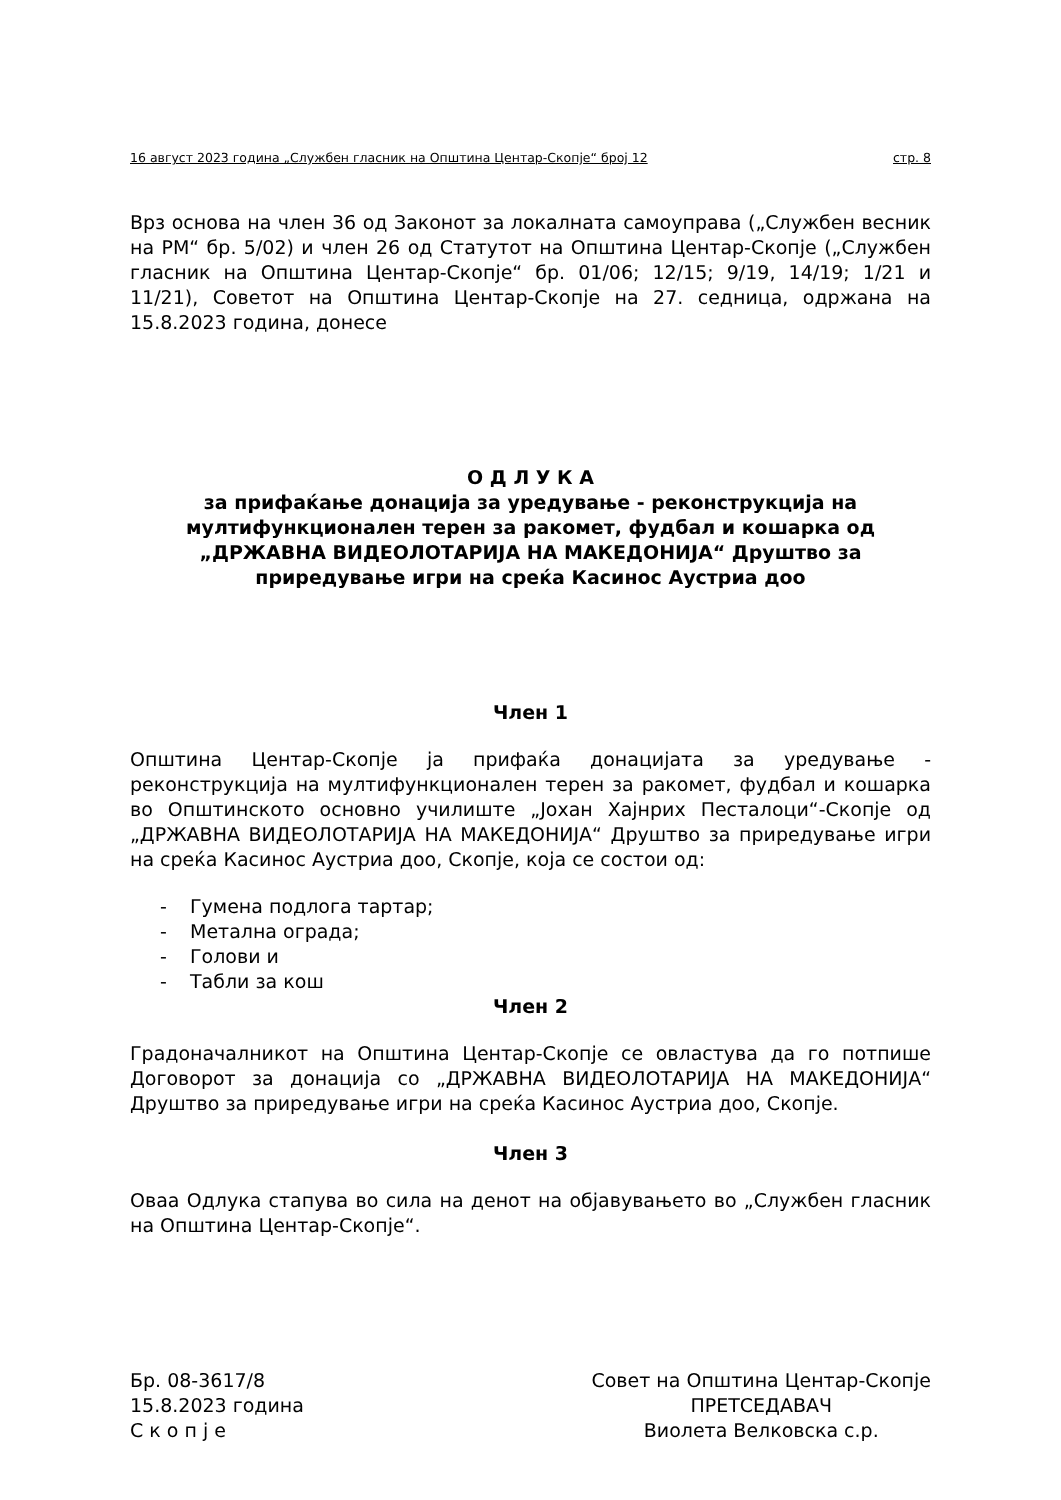16 август 2023 година „Службен гласник на Општина Центар-Скопје“ број 12 стр. 8
Врз основа на член 36 од Законот за локалната самоуправа („Службен весник на РМ“ бр. 5/02) и член 26 од Статутот на Општина Центар-Скопје („Службен гласник на Општина Центар-Скопје“ бр. 01/06; 12/15; 9/19, 14/19; 1/21 и 11/21), Советот на Општина Центар-Скопје на 27. седница, одржана на 15.8.2023 година, донесе
О Д Л У К А
за прифаќање донација за уредување - реконструкција на мултифункционален терен за ракомет, фудбал и кошарка од „ДРЖАВНА ВИДЕОЛОТАРИЈА НА МАКЕДОНИЈА“ Друштво за приредување игри на среќа Касинос Аустриа доо
Член 1
Општина Центар-Скопје ја прифаќа донацијата за уредување - реконструкција на мултифункционален терен за ракомет, фудбал и кошарка во Општинското основно училиште „Јохан Хајнрих Песталоци“-Скопје од „ДРЖАВНА ВИДЕОЛОТАРИЈА НА МАКЕДОНИЈА“ Друштво за приредување игри на среќа Касинос Аустриа доо, Скопје, која се состои од:
- Гумена подлога тартар;
- Метална ограда;
- Голови и
- Табли за кош
Член 2
Градоначалникот на Општина Центар-Скопје се овластува да го потпише Договорот за донација со „ДРЖАВНА ВИДЕОЛОТАРИЈА НА МАКЕДОНИЈА“ Друштво за приредување игри на среќа Касинос Аустриа доо, Скопје.
Член 3
Оваа Одлука стапува во сила на денот на објавувањето во „Службен гласник на Општина Центар-Скопје“.
Бр. 08-3617/8
15.8.2023 година
С к о п ј е
Совет на Општина Центар-Скопје
ПРЕТСЕДАВАЧ
Виолета Велковска с.р.